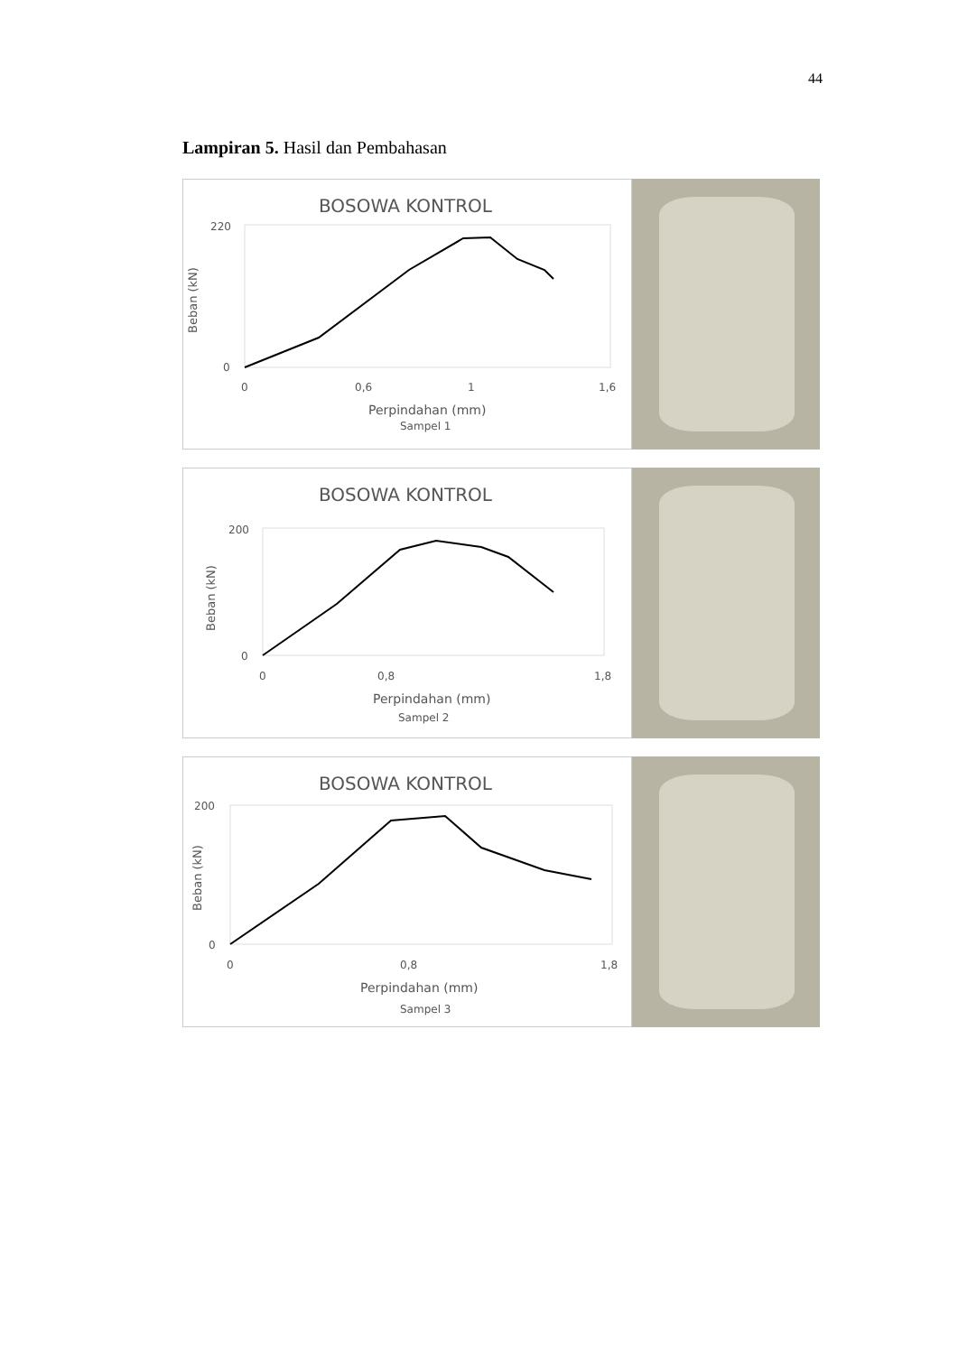44
Lampiran 5. Hasil dan Pembahasan
BOSOWA KONTROL
Beban (kN)
220
0
0
0,6
1
1,6
Perpindahan (mm)
Sampel 1
BOSOWA KONTROL
Beban (kN)
200
0
0
0,8
1,8
Perpindahan (mm)
Sampel 2
BOSOWA KONTROL
Beban (kN)
200
0
0
0,8
1,8
Perpindahan (mm)
Sampel 3